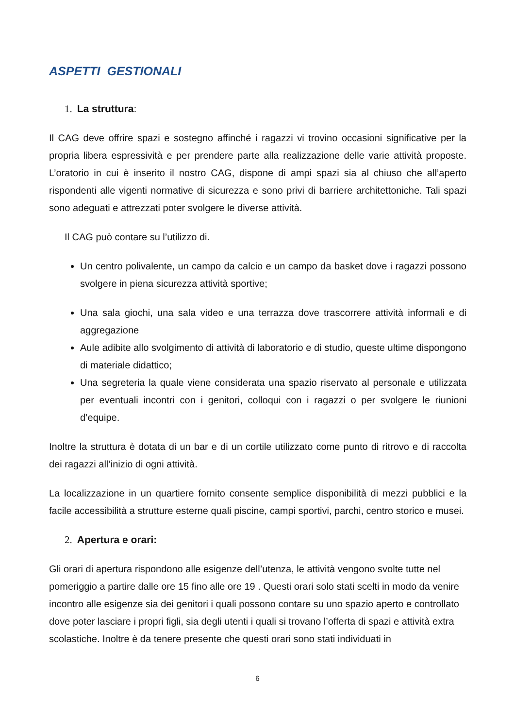ASPETTI GESTIONALI
1. La struttura:
Il CAG deve offrire spazi e sostegno affinché i ragazzi vi trovino occasioni significative per la propria libera espressività e per prendere parte alla realizzazione delle varie attività proposte. L’oratorio in cui è inserito il nostro CAG, dispone di ampi spazi sia al chiuso che all’aperto rispondenti alle vigenti normative di sicurezza e sono privi di barriere architettoniche. Tali spazi sono adeguati e attrezzati poter svolgere le diverse attività.
Il CAG può contare su l’utilizzo di.
Un centro polivalente, un campo da calcio e un campo da basket dove i ragazzi possono svolgere in piena sicurezza attività sportive;
Una sala giochi, una sala video e una terrazza dove trascorrere attività informali e di aggregazione
Aule adibite allo svolgimento di attività di laboratorio e di studio, queste ultime dispongono di materiale didattico;
Una segreteria la quale viene considerata una spazio riservato al personale e utilizzata per eventuali incontri con i genitori, colloqui con i ragazzi o per svolgere le riunioni d’equipe.
Inoltre la struttura è dotata di un bar e di un cortile utilizzato come punto di ritrovo e di raccolta dei ragazzi all’inizio di ogni attività.
La localizzazione in un quartiere fornito consente semplice disponibilità di mezzi pubblici e la facile accessibilità a strutture esterne quali piscine, campi sportivi, parchi, centro storico e musei.
2. Apertura e orari:
Gli orari di apertura rispondono alle esigenze dell’utenza, le attività vengono svolte tutte nel pomeriggio a partire dalle ore 15 fino alle ore 19 . Questi orari solo stati scelti in modo da venire incontro alle esigenze sia dei genitori i quali possono contare su uno spazio aperto e controllato dove poter lasciare i propri figli, sia degli utenti i quali si trovano l’offerta di spazi e attività extra scolastiche. Inoltre è da tenere presente che questi orari sono stati individuati in
6